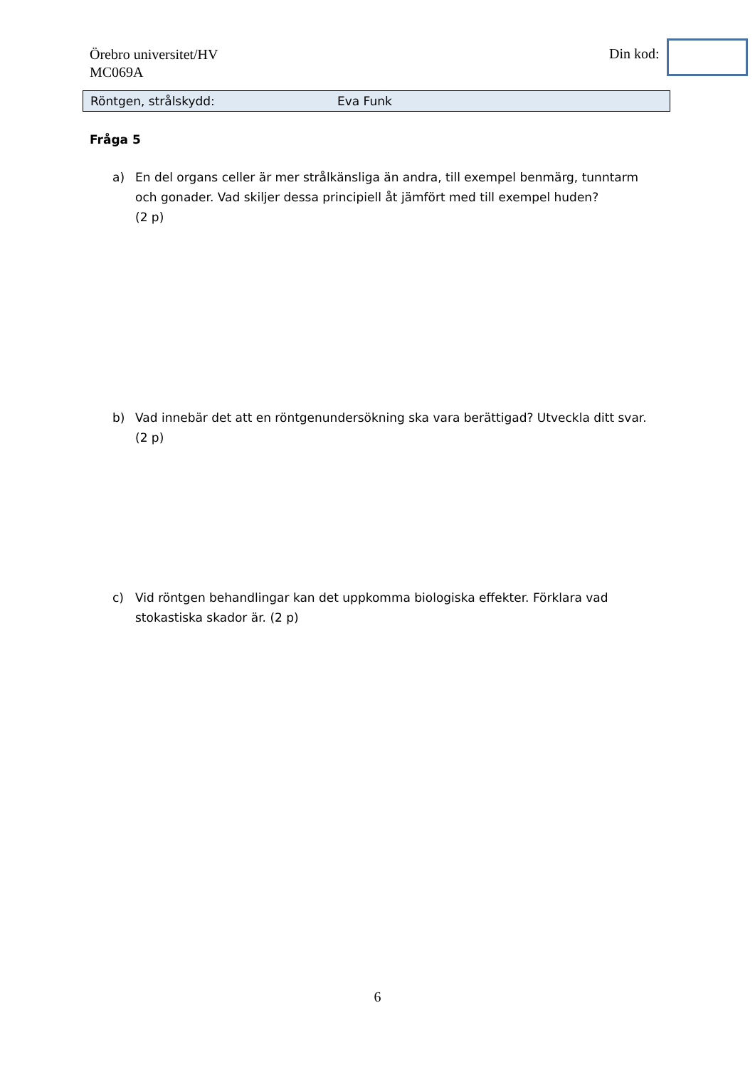Örebro universitet/HV
MC069A
Din kod:
Röntgen, strålskydd: Eva Funk
Fråga 5
a) En del organs celler är mer strålkänsliga än andra, till exempel benmärg, tunntarm och gonader. Vad skiljer dessa principiell åt jämfört med till exempel huden?
(2 p)
b) Vad innebär det att en röntgenundersökning ska vara berättigad? Utveckla ditt svar.
(2 p)
c) Vid röntgen behandlingar kan det uppkomma biologiska effekter. Förklara vad stokastiska skador är. (2 p)
6